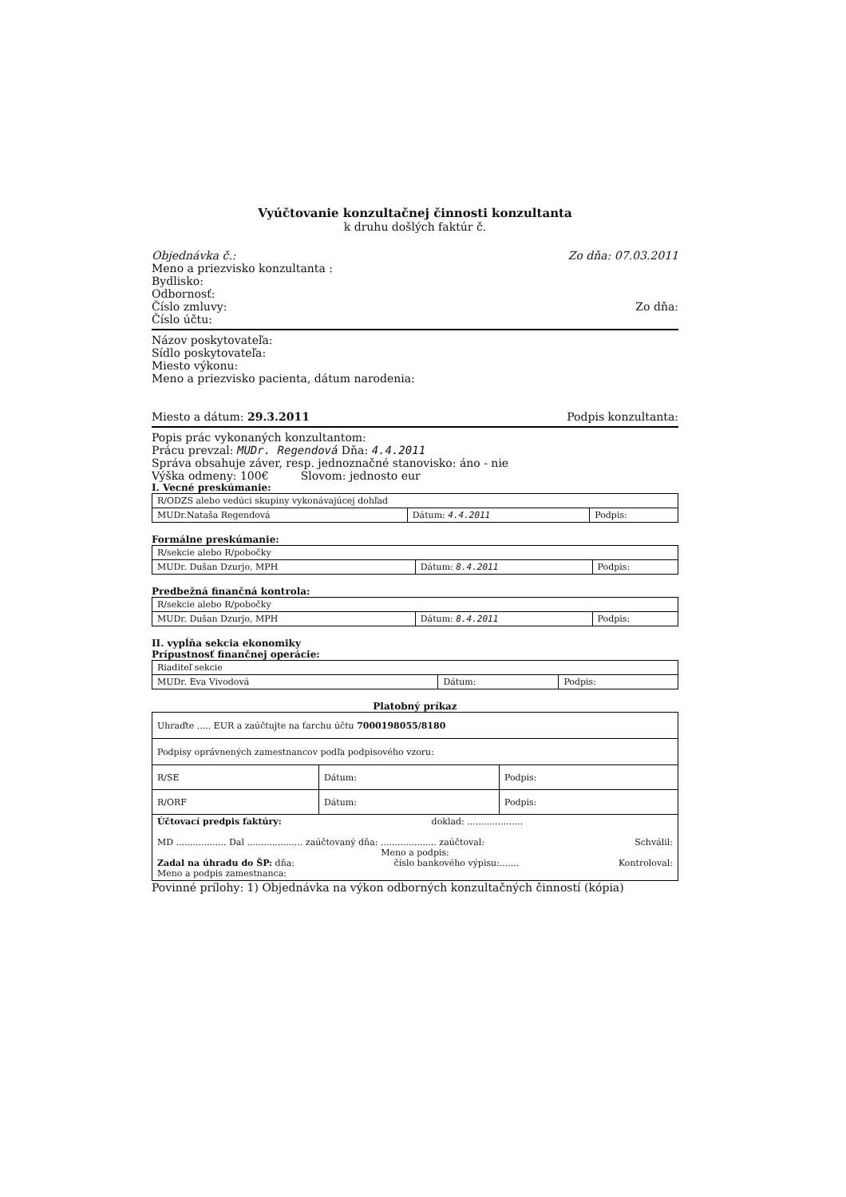Vyúčtovanie konzultačnej činnosti konzultanta
k druhu došlých faktúr č.
Objednávka č.: Zo dňa: 07.03.2011
Meno a priezvisko konzultanta :
Bydlisko:
Odbornosť:
Číslo zmluvy: Zo dňa:
Číslo účtu:
Názov poskytovateľa:
Sídlo poskytovateľa:
Miesto výkonu:
Meno a priezvisko pacienta, dátum narodenia:
Miesto a dátum: 29.3.2011 Podpis konzultanta:
Popis prác vykonaných konzultantom:
Prácu prevzal: MUDr. Regendová Dňa: 4.4.2011
Správa obsahuje záver, resp. jednoznačné stanovisko: áno - nie
Výška odmeny: 100€ Slovom: jednosto eur
I. Vecné preskúmanie:
| R/ODZS alebo vedúci skupiny vykonávajúcej dohľad | | |
| MUDr.Nataša Regendová | Dátum: 4.4.2011 | Podpis: |
Formálne preskúmanie:
| R/sekcie alebo R/pobočky | | |
| MUDr. Dušan Dzurjo, MPH | Dátum: 8.4.2011 | Podpis: |
Predbežná finančná kontrola:
| R/sekcie alebo R/pobočky | | |
| MUDr. Dušan Dzurjo, MPH | Dátum: 8.4.2011 | Podpis: |
II. vypĺňa sekcia ekonomiky
Prípustnosť finančnej operácie:
| Riaditeľ sekcie | | |
| MUDr. Eva Vivodová | Dátum: | Podpis: |
Platobný príkaz
| Uhraďte ..... EUR a zaúčtujte na ťarchu účtu 7000198055/8180 | | |
| Podpisy oprávnených zamestnancov podľa podpisového vzoru: | | |
| R/SE | Dátum: | Podpis: |
| R/ORF | Dátum: | Podpis: |
| Účtovací predpis faktúry: doklad: .................... MD .................. Dal .................... zaúčtovaný dňa: .................... zaúčtoval: Schválil: Meno a podpis: Zadal na úhradu do ŠP: dňa: číslo bankového výpisu:....... Kontroloval: Meno a podpis zamestnanca: | | |
Povinné prílohy: 1) Objednávka na výkon odborných konzultačných činností (kópia)